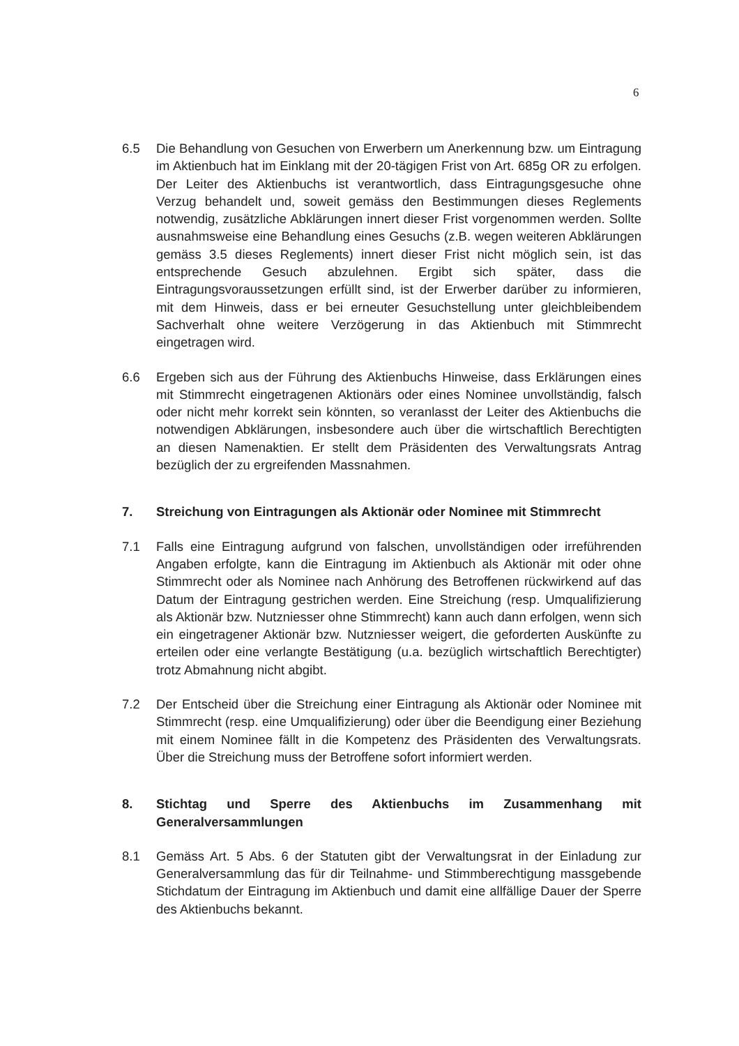6
6.5 Die Behandlung von Gesuchen von Erwerbern um Anerkennung bzw. um Eintragung im Aktienbuch hat im Einklang mit der 20-tägigen Frist von Art. 685g OR zu erfolgen. Der Leiter des Aktienbuchs ist verantwortlich, dass Eintragungsgesuche ohne Verzug behandelt und, soweit gemäss den Bestimmungen dieses Reglements notwendig, zusätzliche Abklärungen innert dieser Frist vorgenommen werden. Sollte ausnahmsweise eine Behandlung eines Gesuchs (z.B. wegen weiteren Abklärungen gemäss 3.5 dieses Reglements) innert dieser Frist nicht möglich sein, ist das entsprechende Gesuch abzulehnen. Ergibt sich später, dass die Eintragungsvoraussetzungen erfüllt sind, ist der Erwerber darüber zu informieren, mit dem Hinweis, dass er bei erneuter Gesuchstellung unter gleichbleibendem Sachverhalt ohne weitere Verzögerung in das Aktienbuch mit Stimmrecht eingetragen wird.
6.6 Ergeben sich aus der Führung des Aktienbuchs Hinweise, dass Erklärungen eines mit Stimmrecht eingetragenen Aktionärs oder eines Nominee unvollständig, falsch oder nicht mehr korrekt sein könnten, so veranlasst der Leiter des Aktienbuchs die notwendigen Abklärungen, insbesondere auch über die wirtschaftlich Berechtigten an diesen Namenaktien. Er stellt dem Präsidenten des Verwaltungsrats Antrag bezüglich der zu ergreifenden Massnahmen.
7. Streichung von Eintragungen als Aktionär oder Nominee mit Stimmrecht
7.1 Falls eine Eintragung aufgrund von falschen, unvollständigen oder irreführenden Angaben erfolgte, kann die Eintragung im Aktienbuch als Aktionär mit oder ohne Stimmrecht oder als Nominee nach Anhörung des Betroffenen rückwirkend auf das Datum der Eintragung gestrichen werden. Eine Streichung (resp. Umqualifizierung als Aktionär bzw. Nutzniesser ohne Stimmrecht) kann auch dann erfolgen, wenn sich ein eingetragener Aktionär bzw. Nutzniesser weigert, die geforderten Auskünfte zu erteilen oder eine verlangte Bestätigung (u.a. bezüglich wirtschaftlich Berechtigter) trotz Abmahnung nicht abgibt.
7.2 Der Entscheid über die Streichung einer Eintragung als Aktionär oder Nominee mit Stimmrecht (resp. eine Umqualifizierung) oder über die Beendigung einer Beziehung mit einem Nominee fällt in die Kompetenz des Präsidenten des Verwaltungsrats. Über die Streichung muss der Betroffene sofort informiert werden.
8. Stichtag und Sperre des Aktienbuchs im Zusammenhang mit Generalversammlungen
8.1 Gemäss Art. 5 Abs. 6 der Statuten gibt der Verwaltungsrat in der Einladung zur Generalversammlung das für dir Teilnahme- und Stimmberechtigung massgebende Stichdatum der Eintragung im Aktienbuch und damit eine allfällige Dauer der Sperre des Aktienbuchs bekannt.